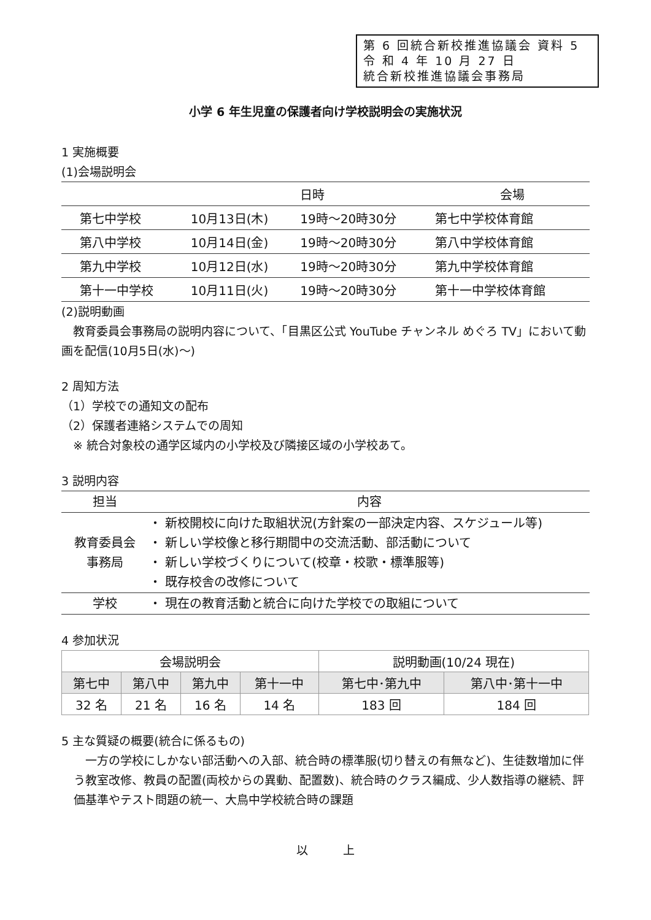第 6 回統合新校推進協議会 資料 5
令 和 4 年 10 月 27 日
統合新校推進協議会事務局
小学 6 年生児童の保護者向け学校説明会の実施状況
1 実施概要
(1)会場説明会
| | 日時 | | 会場 |
| --- | --- | --- | --- |
| 第七中学校 | 10月13日(木) | 19時～20時30分 | 第七中学校体育館 |
| 第八中学校 | 10月14日(金) | 19時～20時30分 | 第八中学校体育館 |
| 第九中学校 | 10月12日(水) | 19時～20時30分 | 第九中学校体育館 |
| 第十一中学校 | 10月11日(火) | 19時～20時30分 | 第十一中学校体育館 |
(2)説明動画
　教育委員会事務局の説明内容について、「目黒区公式 YouTube チャンネル めぐろ TV」において動画を配信(10月5日(水)～)
2 周知方法
（1）学校での通知文の配布
（2）保護者連絡システムでの周知
　※ 統合対象校の通学区域内の小学校及び隣接区域の小学校あて。
3 説明内容
| 担当 | 内容 |
| --- | --- |
| 教育委員会 事務局 | ・ 新校開校に向けた取組状況(方針案の一部決定内容、スケジュール等) ・ 新しい学校像と移行期間中の交流活動、部活動について ・ 新しい学校づくりについて(校章・校歌・標準服等) ・ 既存校舎の改修について |
| 学校 | ・ 現在の教育活動と統合に向けた学校での取組について |
4 参加状況
| 会場説明会 | | | | 説明動画(10/24 現在) | |
| --- | --- | --- | --- | --- | --- |
| 第七中 | 第八中 | 第九中 | 第十一中 | 第七中･第九中 | 第八中･第十一中 |
| 32 名 | 21 名 | 16 名 | 14 名 | 183 回 | 184 回 |
5 主な質疑の概要(統合に係るもの)
　一方の学校にしかない部活動への入部、統合時の標準服(切り替えの有無など)、生徒数増加に伴う教室改修、教員の配置(両校からの異動、配置数)、統合時のクラス編成、少人数指導の継続、評価基準やテスト問題の統一、大鳥中学校統合時の課題
以　　　上